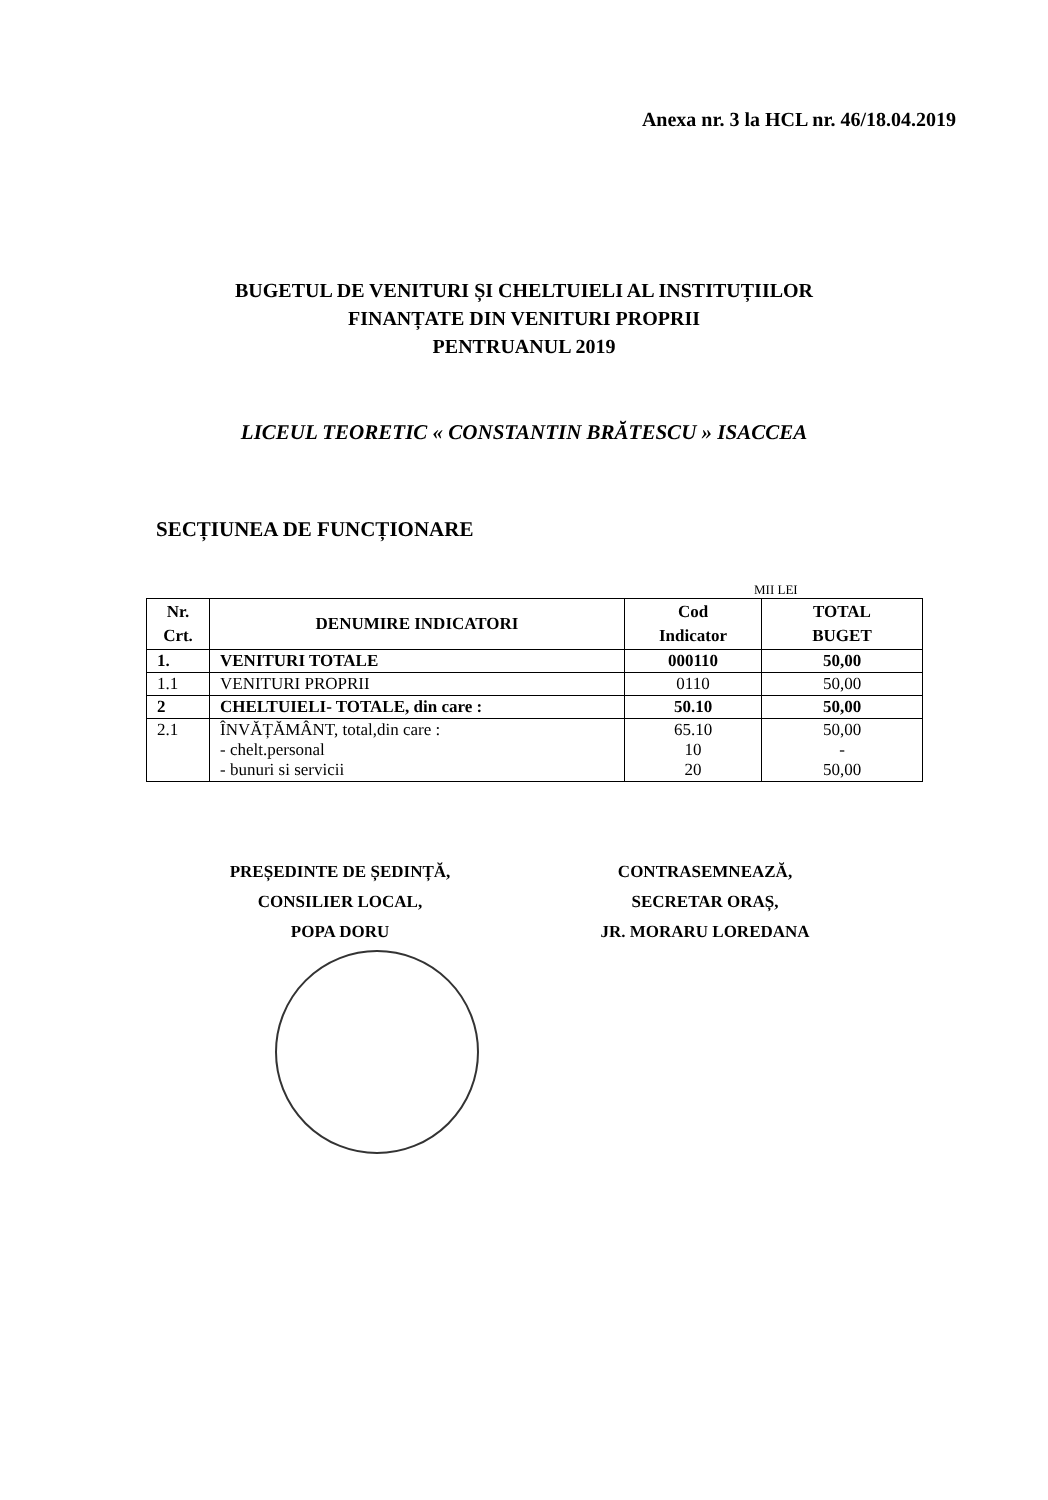Anexa nr. 3 la HCL nr. 46/18.04.2019
BUGETUL DE VENITURI ȘI CHELTUIELI AL INSTITUȚIILOR
FINANȚATE DIN VENITURI PROPRII
PENTRUANUL 2019
LICEUL TEORETIC « CONSTANTIN BRĂTESCU » ISACCEA
SECȚIUNEA DE FUNCȚIONARE
MII LEI
| Nr. Crt. | DENUMIRE INDICATORI | Cod Indicator | TOTAL BUGET |
| --- | --- | --- | --- |
| 1. | VENITURI TOTALE | 000110 | 50,00 |
| 1.1 | VENITURI PROPRII | 0110 | 50,00 |
| 2 | CHELTUIELI- TOTALE, din care : | 50.10 | 50,00 |
| 2.1 | ÎNVĂȚĂMÂNT, total,din care : - chelt.personal - bunuri si servicii | 65.10 10 20 | 50,00 - 50,00 |
PREȘEDINTE DE ȘEDINȚĂ,
CONSILIER LOCAL,
POPA DORU
CONTRASEMNEAZĂ,
SECRETAR ORAȘ,
JR. MORARU LOREDANA